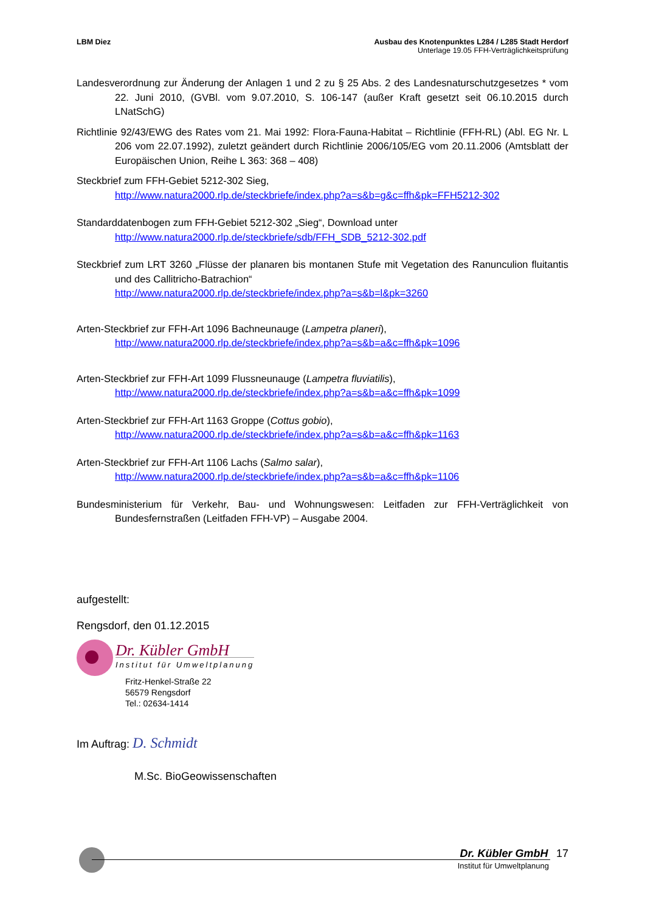LBM Diez Ausbau des Knotenpunktes L284 / L285 Stadt Herdorf
Unterlage 19.05 FFH-Verträglichkeitsprüfung
Landesverordnung zur Änderung der Anlagen 1 und 2 zu § 25 Abs. 2 des Landesnaturschutzgesetzes * vom 22. Juni 2010, (GVBl. vom 9.07.2010, S. 106-147 (außer Kraft gesetzt seit 06.10.2015 durch LNatSchG)
Richtlinie 92/43/EWG des Rates vom 21. Mai 1992: Flora-Fauna-Habitat – Richtlinie (FFH-RL) (Abl. EG Nr. L 206 vom 22.07.1992), zuletzt geändert durch Richtlinie 2006/105/EG vom 20.11.2006 (Amtsblatt der Europäischen Union, Reihe L 363: 368 – 408)
Steckbrief zum FFH-Gebiet 5212-302 Sieg,
http://www.natura2000.rlp.de/steckbriefe/index.php?a=s&b=g&c=ffh&pk=FFH5212-302
Standarddatenbogen zum FFH-Gebiet 5212-302 „Sieg“, Download unter
http://www.natura2000.rlp.de/steckbriefe/sdb/FFH_SDB_5212-302.pdf
Steckbrief zum LRT 3260 „Flüsse der planaren bis montanen Stufe mit Vegetation des Ranunculion fluitantis und des Callitricho-Batrachion“
http://www.natura2000.rlp.de/steckbriefe/index.php?a=s&b=l&pk=3260
Arten-Steckbrief zur FFH-Art 1096 Bachneunauge (Lampetra planeri),
http://www.natura2000.rlp.de/steckbriefe/index.php?a=s&b=a&c=ffh&pk=1096
Arten-Steckbrief zur FFH-Art 1099 Flussneunauge (Lampetra fluviatilis),
http://www.natura2000.rlp.de/steckbriefe/index.php?a=s&b=a&c=ffh&pk=1099
Arten-Steckbrief zur FFH-Art 1163 Groppe (Cottus gobio),
http://www.natura2000.rlp.de/steckbriefe/index.php?a=s&b=a&c=ffh&pk=1163
Arten-Steckbrief zur FFH-Art 1106 Lachs (Salmo salar),
http://www.natura2000.rlp.de/steckbriefe/index.php?a=s&b=a&c=ffh&pk=1106
Bundesministerium für Verkehr, Bau- und Wohnungswesen: Leitfaden zur FFH-Verträglichkeit von Bundesfernstraßen (Leitfaden FFH-VP) – Ausgabe 2004.
aufgestellt:
Rengsdorf, den 01.12.2015
Dr. Kübler GmbH
Institut für Umweltplanung
Fritz-Henkel-Straße 22
56579 Rengsdorf
Tel.: 02634-1414
Im Auftrag: D. Schmidt
M.Sc. BioGeowissenschaften
Dr. Kübler GmbH 17
Institut für Umweltplanung